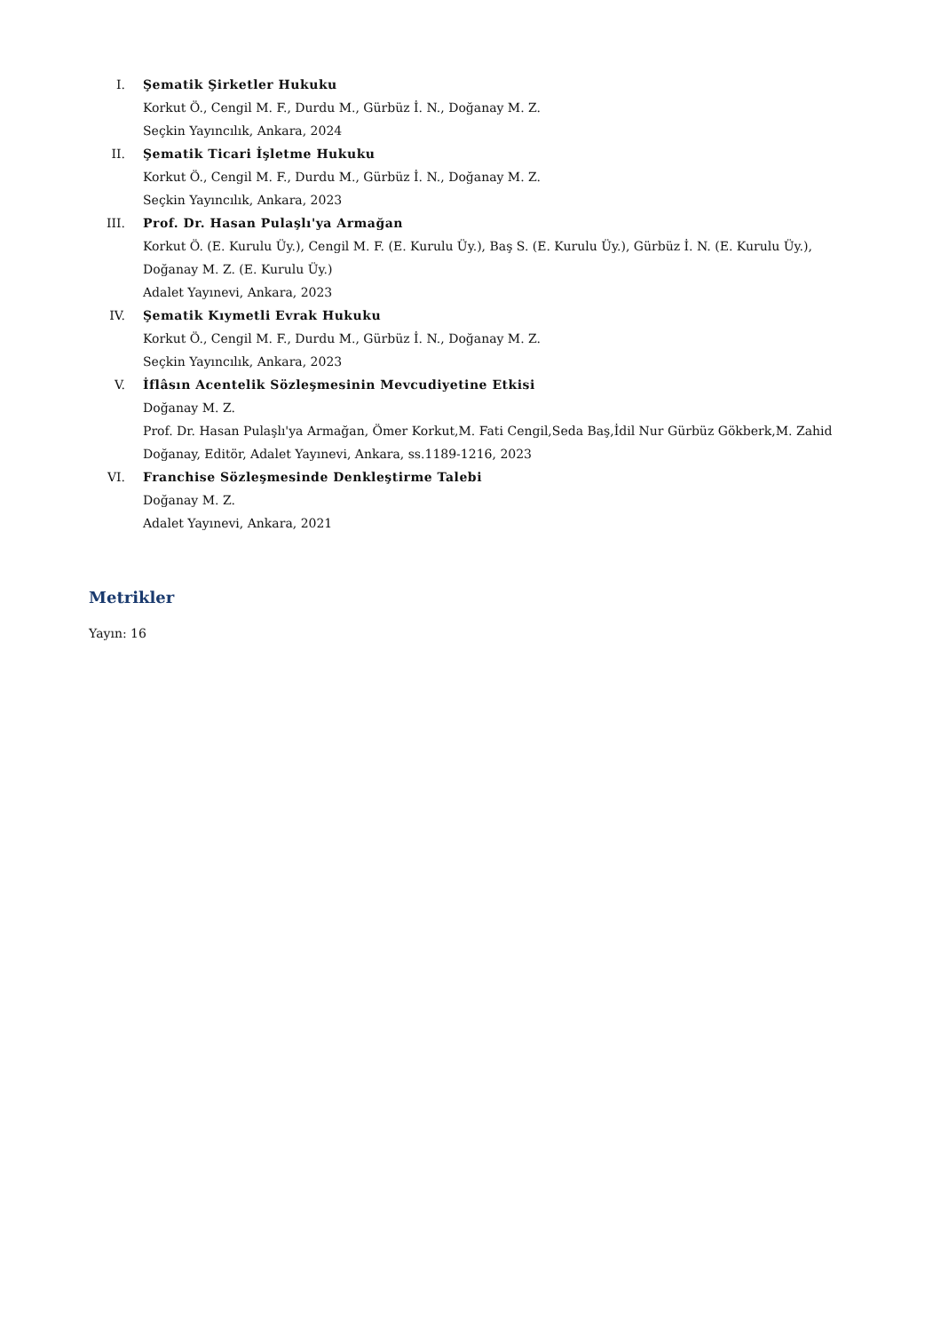I. Şematik Şirketler Hukuku
Korkut Ö., Cengil M. F., Durdu M., Gürbüz İ. N., Doğanay M. Z.
Seçkin Yayıncılık, Ankara, 2024
II. Şematik Ticari İşletme Hukuku
Korkut Ö., Cengil M. F., Durdu M., Gürbüz İ. N., Doğanay M. Z.
Seçkin Yayıncılık, Ankara, 2023
III. Prof. Dr. Hasan Pulaşlı'ya Armağan
Korkut Ö. (E. Kurulu Üy.), Cengil M. F. (E. Kurulu Üy.), Baş S. (E. Kurulu Üy.), Gürbüz İ. N. (E. Kurulu Üy.), Doğanay M. Z. (E. Kurulu Üy.)
Adalet Yayınevi, Ankara, 2023
IV. Şematik Kıymetli Evrak Hukuku
Korkut Ö., Cengil M. F., Durdu M., Gürbüz İ. N., Doğanay M. Z.
Seçkin Yayıncılık, Ankara, 2023
V. İflâsın Acentelik Sözleşmesinin Mevcudiyetine Etkisi
Doğanay M. Z.
Prof. Dr. Hasan Pulaşlı'ya Armağan, Ömer Korkut,M. Fati Cengil,Seda Baş,İdil Nur Gürbüz Gökberk,M. Zahid Doğanay, Editör, Adalet Yayınevi, Ankara, ss.1189-1216, 2023
VI. Franchise Sözleşmesinde Denkleştirme Talebi
Doğanay M. Z.
Adalet Yayınevi, Ankara, 2021
Metrikler
Yayın: 16